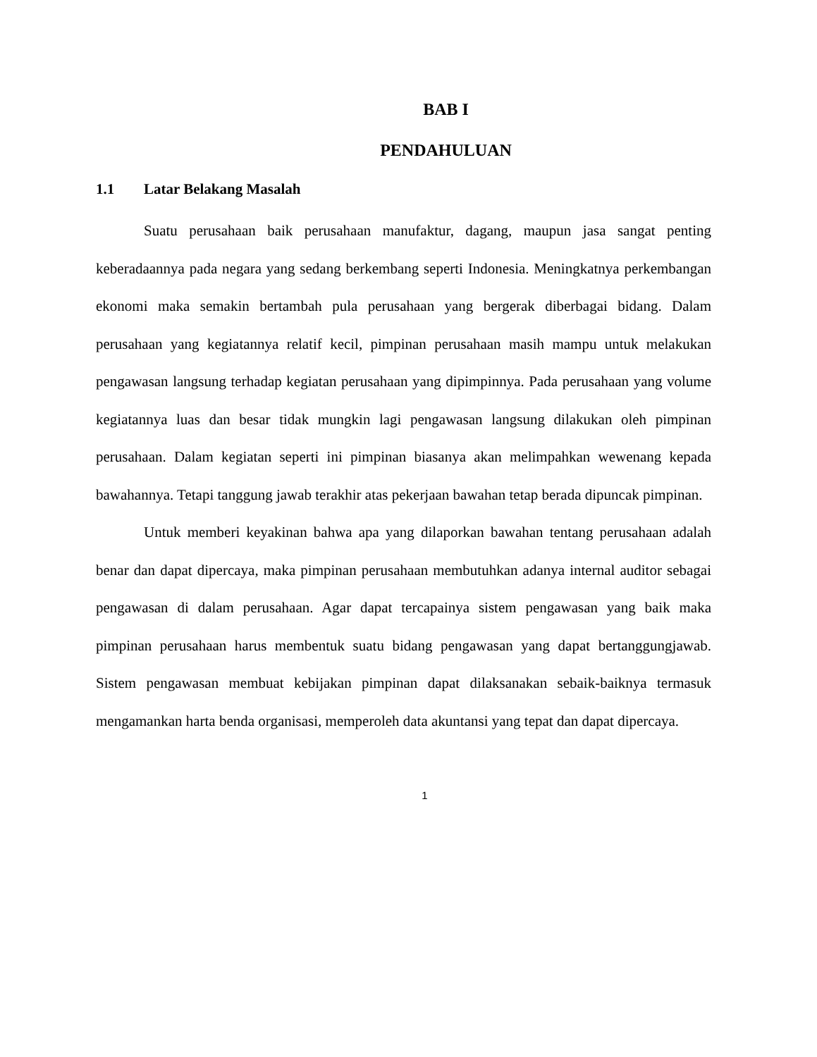BAB I
PENDAHULUAN
1.1 Latar Belakang Masalah
Suatu perusahaan baik perusahaan manufaktur, dagang, maupun jasa sangat penting keberadaannya pada negara yang sedang berkembang seperti Indonesia. Meningkatnya perkembangan ekonomi maka semakin bertambah pula perusahaan yang bergerak diberbagai bidang. Dalam perusahaan yang kegiatannya relatif kecil, pimpinan perusahaan masih mampu untuk melakukan pengawasan langsung terhadap kegiatan perusahaan yang dipimpinnya. Pada perusahaan yang volume kegiatannya luas dan besar tidak mungkin lagi pengawasan langsung dilakukan oleh pimpinan perusahaan. Dalam kegiatan seperti ini pimpinan biasanya akan melimpahkan wewenang kepada bawahannya. Tetapi tanggung jawab terakhir atas pekerjaan bawahan tetap berada dipuncak pimpinan.
Untuk memberi keyakinan bahwa apa yang dilaporkan bawahan tentang perusahaan adalah benar dan dapat dipercaya, maka pimpinan perusahaan membutuhkan adanya internal auditor sebagai pengawasan di dalam perusahaan. Agar dapat tercapainya sistem pengawasan yang baik maka pimpinan perusahaan harus membentuk suatu bidang pengawasan yang dapat bertanggungjawab. Sistem pengawasan membuat kebijakan pimpinan dapat dilaksanakan sebaik-baiknya termasuk mengamankan harta benda organisasi, memperoleh data akuntansi yang tepat dan dapat dipercaya.
1